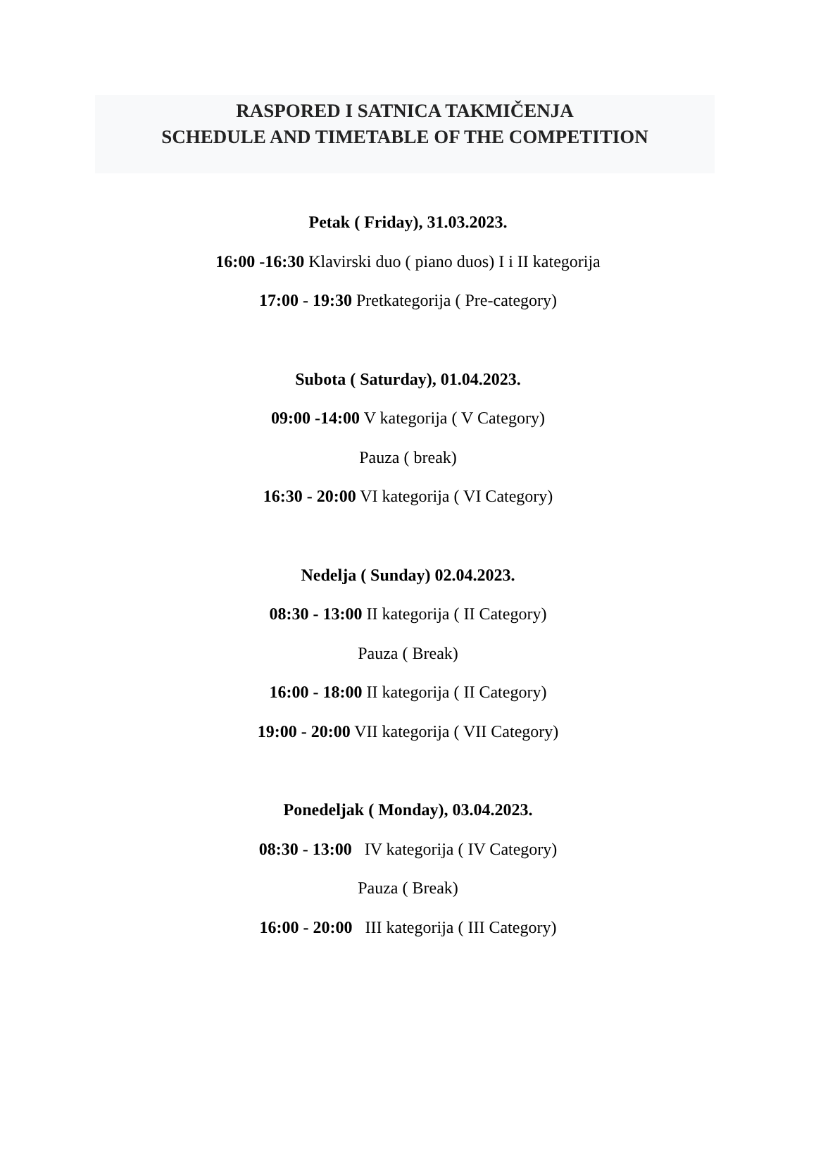RASPORED I SATNICA TAKMIČENJA
SCHEDULE AND TIMETABLE OF THE COMPETITION
Petak ( Friday), 31.03.2023.
16:00 -16:30 Klavirski duo ( piano duos) I i II kategorija
17:00 - 19:30 Pretkategorija ( Pre-category)
Subota ( Saturday), 01.04.2023.
09:00 -14:00 V kategorija ( V Category)
Pauza ( break)
16:30 - 20:00 VI kategorija ( VI Category)
Nedelja ( Sunday) 02.04.2023.
08:30 - 13:00 II kategorija ( II Category)
Pauza ( Break)
16:00 - 18:00 II kategorija ( II Category)
19:00 - 20:00 VII kategorija ( VII Category)
Ponedeljak ( Monday), 03.04.2023.
08:30 - 13:00 IV kategorija ( IV Category)
Pauza ( Break)
16:00 - 20:00 III kategorija ( III Category)